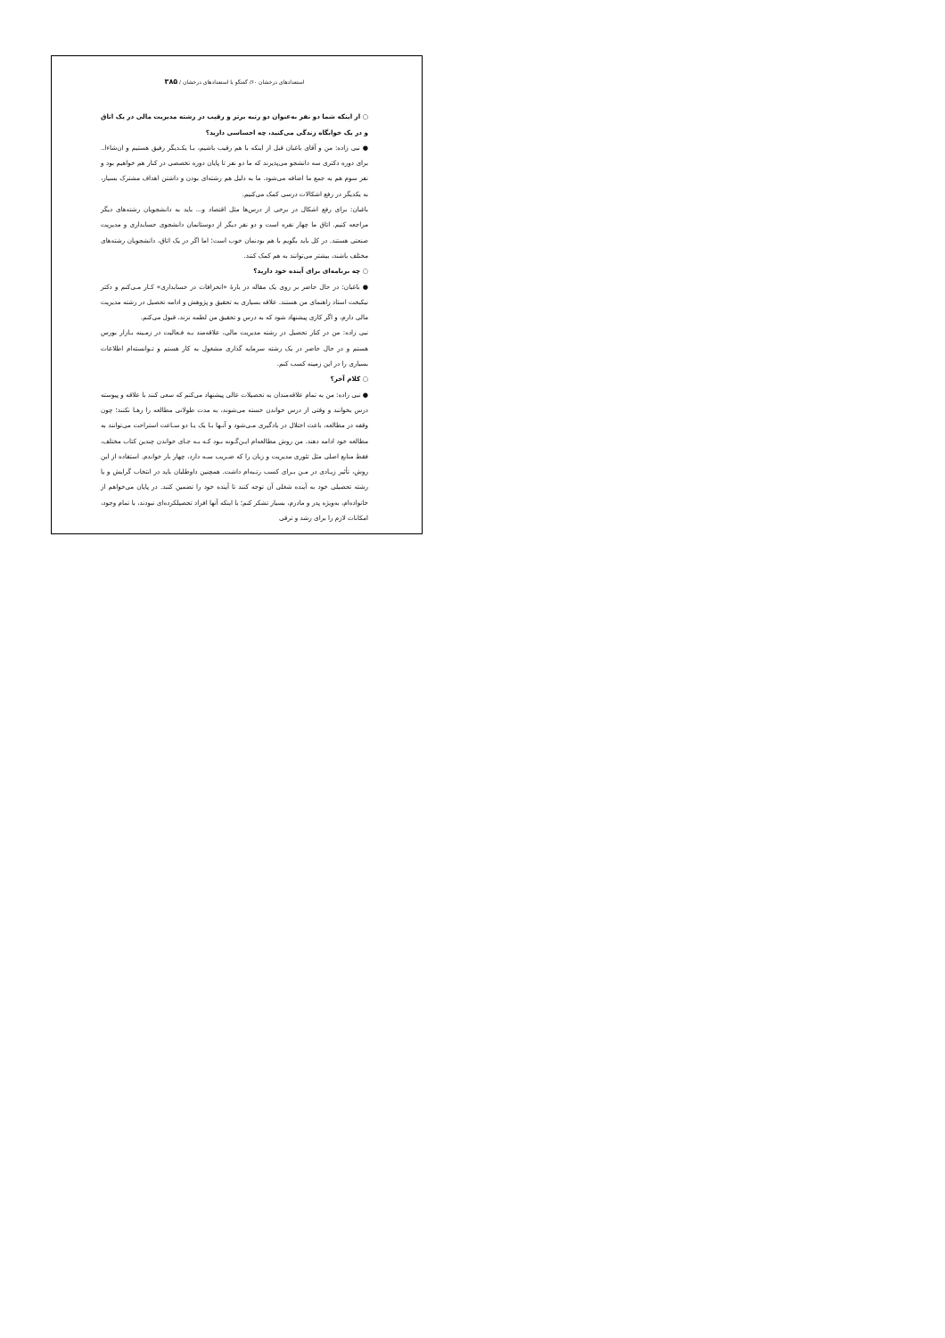استعدادهای درخشان ۶۰/ گفتگو با استعدادهای درخشان / ۳۸۵
○ از اینکه شما دو نفر به‌عنوان دو رتبه برتر و رقیب در رشته مدیریت مالی در یک اتاق و در یک خوابگاه زندگی می‌کنید، چه احساسی دارید؟
● نبی زاده: من و آقای باغبان قبل از اینکه با هم رقیب باشیم، بـا یکـدیگر رفیق هستیم و ان‌شاءا.. برای دوره دکتری سه دانشجو می‌پذیرند که ما دو نفر تا پایان دوره تخصصی در کنار هم خواهیم بود و نفر سوم هم به جمع ما اضافه می‌شود. ما به دلیل هم رشته‌ای بودن و داشتن اهداف مشترک بسیار، به یکدیگر در رفع اشکالات درسی کمک می‌کنیم.
باغبان: برای رفع اشکال در برخی از درس‌ها مثل اقتصاد و... باید به دانشجویان رشته‌های دیگر مراجعه کنیم. اتاق ما چهار نفره است و دو نفر دیگر از دوستانمان دانشجوی حسابداری و مدیریت صنعتی هستند. در کل باید بگویم با هم بودنمان خوب است؛ اما اگر در یک اتاق، دانشجویان رشته‌های مختلف باشند، بیشتر می‌توانند به هم کمک کنند.
○ چه برنامه‌ای برای آینده خود دارید؟
● باغبان: در حال حاضر بر روی یک مقاله در بارهٔ «انحرافات در حسابداری» کـار مـی‌کنم و دکتر نیکبخت استاد راهنمای من هستند. علاقه بسیاری به تحقیق و پژوهش و ادامه تحصیل در رشته مدیریت مالی دارم، و اگر کاری پیشنهاد شود که به درس و تحقیق من لطمه نزند، قبول می‌کنم.
نبی زاده: من در کنار تحصیل در رشته مدیریت مالی، علاقه‌مند بـه فـعالیت در زمـینه بـازار بورس هستم و در حال حاضر در یک رشته سرمایه گذاری مشغول به کار هستم و تـوانسته‌ام اطلاعات بسیاری را در این زمینه کسب کنم.
○ کلام آخر؟
● نبی زاده: من به تمام علاقه‌مندان به تحصیلات عالی پیشنهاد می‌کنم که سعی کنند با علاقه و پیوسته درس بخوانند و وقتی از درس خواندن خسته می‌شوند، به مدت طولانی مطالعه را رهـا نکنند؛ چون وقفه در مطالعه، باعث اختلال در یادگیری مـی‌شود و آنـها بـا یک یـا دو سـاعت استراحت می‌توانند به مطالعه خود ادامه دهند. من روش مطالعه‌ام ایـن‌گـونه بـود کـه بـه جـای خواندن چندین کتاب مختلف، فقط منابع اصلی مثل تئوری مدیریت و زبان را که ضـریب سـه دارد، چهار بار خواندم. استفاده از این روش، تأثیر زیـادی در مـن بـرای کسب رتـبه‌ام داشت. همچنین داوطلبان باید در انتخاب گرایش و یا رشته تحصیلی خود به آینده شغلی آن توجه کنند تا آینده خود را تضمین کنند. در پایان می‌خواهم از خانواده‌ام، به‌ویژه پدر و مادرم، بسیار تشکر کنم؛ با اینکه آنها افراد تحصیلکرده‌ای نبودند، با تمام وجود، امکانات لازم را برای رشد و ترقی